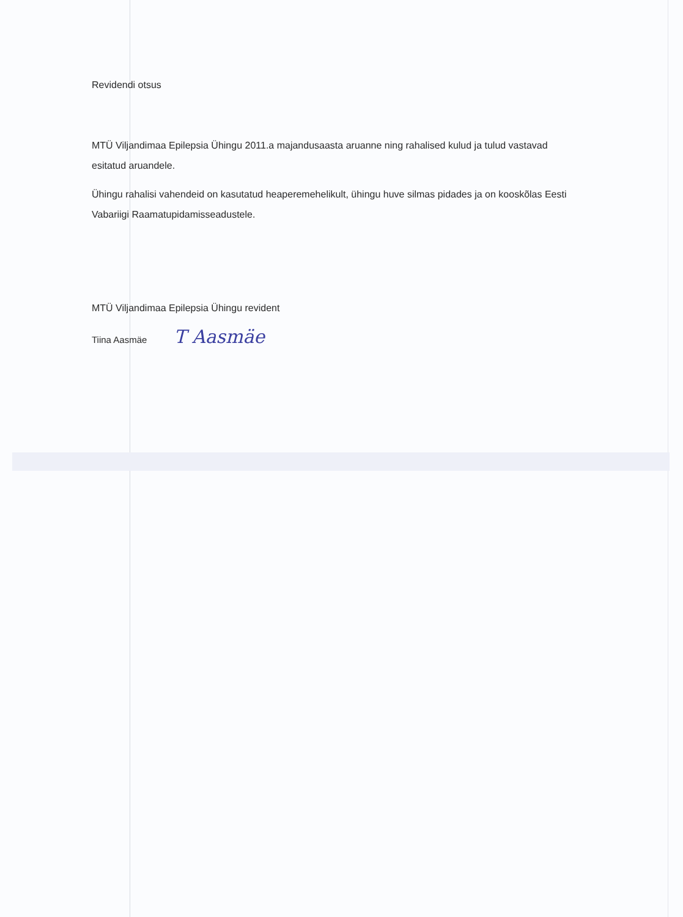Revidendi otsus
MTÜ Viljandimaa Epilepsia Ühingu 2011.a majandusaasta aruanne ning rahalised kulud ja tulud vastavad esitatud aruandele.
Ühingu rahalisi vahendeid on kasutatud heaperemehelikult, ühingu huve silmas pidades ja on kooskõlas Eesti Vabariigi Raamatupidamisseadustele.
MTÜ Viljandimaa Epilepsia Ühingu revident
Tiina Aasmäe T Aasmäe